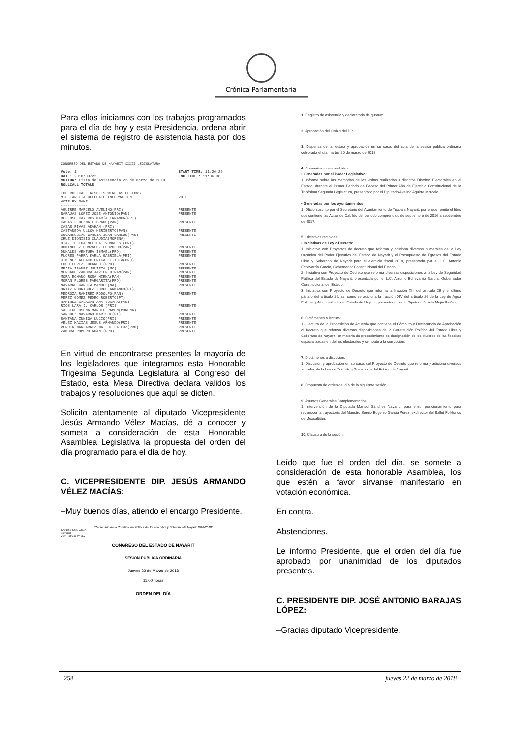Crónica Parlamentaria
Para ellos iniciamos con los trabajos programados para el día de hoy y esta Presidencia, ordena abrir el sistema de registro de asistencia hasta por dos minutos.
CONGRESO DEL ESTADO DE NAYARIT XXXII LEGISLATURA
| Vote: 1 | START TIME: 11:26:29 |
| DATE: 2018/03/22 | END TIME : 11:36:38 |
| MOTION: Lista de Asistencia 22 de Marzo de 2018 | |
| ROLLCALL TOTALS | |
| THE ROLLCALL RESULTS WERE AS FOLLOWS | |
| MIC.TARJETA DELEGATE INFORMATION | VOTE |
| VOTE BY NAME ------------ | |
| AGUIRRE MARCELO AVELINO(PRI) | PRESENTE |
| BARAJAS LOPEZ JOSE ANTONIO(PAN) | PRESENTE |
| BELLOSO CAYEROS MARÍAFERNANDA(PRI) | |
| CASAS LEDEZMA LIBRADO(PAN) | PRESENTE |
| CASAS RIVAS ADAHAN (PRI) | |
| CASTAÑEDA ULLOA HERIBERTO(PAN) | PRESENTE |
| COVARRUBIAS GARCIA JUAN CARLOS(PAN) | PRESENTE |
| CRUZ DIONISIO CLAUDIA(MORENA) | |
| DIAZ TEJEDA NELIDA IVONNE S.(PRI) | |
| DOMINGUEZ GONZALEZ LEOPOLDO(PAN) | PRESENTE |
| DUÑALDS VENTURA ISMAEL(PRD) | PRESENTE |
| FLORES PARRA KARLA GABRIELA(PRI) | PRESENTE |
| JIMENEZ ALDACO ERIKA LETICIA(PRD) | |
| LUGO LOPEZ EDUARDO (PRD) | PRESENTE |
| MEJIA IBAÑEZ JULIETA (MC) | PRESENTE |
| MERCADO ZAMORA JAVIER HIRAM(PAN) | PRESENTE |
| MORA ROMANO ROSA MIRNA(PAN) | PRESENTE |
| MORAN FLORES MARGARITA(PRD) | PRESENTE |
| NAVARRO GARCÍA MANUEL(NA) | PRESENTE |
| ORTIZ RODRIGUEZ JORGE ARMANDO(PT) | |
| PEDROZA RAMIREZ RODOLFO(PAN) | PRESENTE |
| PEREZ GOMEZ PEDRO ROBERTO(PT) | |
| RAMIREZ SALAZAR ANA YUSARA(PAN) | |
| RIOS LARA J. CARLOS (PRI) | PRESENTE |
| SALCEDO OSUNA MANUEL RAMON(MORENA) | |
| SANCHEZ NAVARRO MARISOL(PT) | PRESENTE |
| SANTANA ZUÑIGA LUCIO(PRI) | PRESENTE |
| VELEZ MACIAS JESUS ARMANDO(PRI) | PRESENTE |
| VERDIN MANJARREZ MA. DE LA LUZ(PRD) | PRESENTE |
| ZAMORA ROMERO ADAN (PRD) | PRESENTE |
En virtud de encontrarse presentes la mayoría de los legisladores que integramos esta Honorable Trigésima Segunda Legislatura al Congreso del Estado, esta Mesa Directiva declara validos los trabajos y resoluciones que aquí se dicten.
Solicito atentamente al diputado Vicepresidente Jesús Armando Vélez Macías, dé a conocer y someta a consideración de esta Honorable Asamblea Legislativa la propuesta del orden del día programado para el día de hoy.
C. VICEPRESIDENTE DIP. JESÚS ARMANDO VÉLEZ MACÍAS:
–Muy buenos días, atiendo el encargo Presidente.
"Centenario de la Constitución Política del Estado Libre y Soberano de Nayarit 1918-2018"
PODER LEGISLATIVO
NAYARIT
XXXII LEGISLATURA
CONGRESO DEL ESTADO DE NAYARIT
SESIÓN PÚBLICA ORDINARIA
Jueves 22 de Marzo de 2018
11:00 horas
ORDEN DEL DÍA
1. Registro de asistencia y declaratoria de quórum.
2. Aprobación del Orden del Día.
3. Dispensa de la lectura y aprobación en su caso, del acta de la sesión pública ordinaria celebrada el día martes 20 de marzo de 2018.
4. Comunicaciones recibidas:
• Generadas por el Poder Legislativo:
1. Informe sobre las memorias de las visitas realizadas a distintos Distritos Electorales en el Estado, durante el Primer Periodo de Receso del Primer Año de Ejercicio Constitucional de la Trigésima Segunda Legislatura, presentado por el Diputado Avelino Aguirre Marcelo.
• Generadas por los Ayuntamientos:
1. Oficio suscrito por el Secretario del Ayuntamiento de Tuxpan, Nayarit, por el que remite el libro que contiene las Actas de Cabildo del periodo comprendido de septiembre de 2016 a septiembre de 2017.
5. Iniciativas recibidas:
• Iniciativas de Ley o Decreto:
1. Iniciativa con Proyectos de decreto que reforma y adiciona diversos numerales de la Ley Orgánica del Poder Ejecutivo del Estado de Nayarit y el Presupuesto de Egresos del Estado Libre y Soberano de Nayarit para el ejercicio fiscal 2018, presentada por el L.C. Antonio Echevarría García, Gobernador Constitucional del Estado.
2. Iniciativa con Proyecto de Decreto que reforma diversas disposiciones a la Ley de Seguridad Pública del Estado de Nayarit, presentada por el L.C. Antonio Echevarría García, Gobernador Constitucional del Estado.
3. Iniciativa con Proyecto de Decreto que reforma la fracción XIII del artículo 26 y el último párrafo del artículo 29, así como se adiciona la fracción XIV del artículo 26 de la Ley de Agua Potable y Alcantarillado del Estado de Nayarit, presentada por la Diputada Julieta Mejía Ibáñez.
6. Dictámenes a lectura:
1.- Lectura de la Proposición de Acuerdo que contiene el Cómputo y Declaratoria de Aprobación al Decreto que reforma diversas disposiciones de la Constitución Política del Estado Libre y Soberano de Nayarit, en materia de procedimiento de designación de los titulares de las fiscalías especializadas en delitos electorales y combate a la corrupción.
7. Dictámenes a discusión:
1. Discusión y aprobación en su caso, del Proyecto de Decreto que reforma y adiciona diversos artículos de la Ley de Tránsito y Transporte del Estado de Nayarit.
8. Propuesta de orden del día de la siguiente sesión.
9. Asuntos Generales Complementarios:
1. Intervención de la Diputada Marisol Sánchez Navarro, para emitir posicionamiento para reconocer la trayectoria del Maestro Sergio Eugenio García Pérez, exdirector del Ballet Folklórico de Mexcaltitán.
10. Clausura de la sesión.
Leído que fue el orden del día, se somete a consideración de esta honorable Asamblea, los que estén a favor sírvanse manifestarlo en votación económica.
En contra.
Abstenciones.
Le informo Presidente, que el orden del día fue aprobado por unanimidad de los diputados presentes.
C. PRESIDENTE DIP. JOSÉ ANTONIO BARAJAS LÓPEZ:
–Gracias diputado Vicepresidente.
258 jueves 22 de marzo de 2018